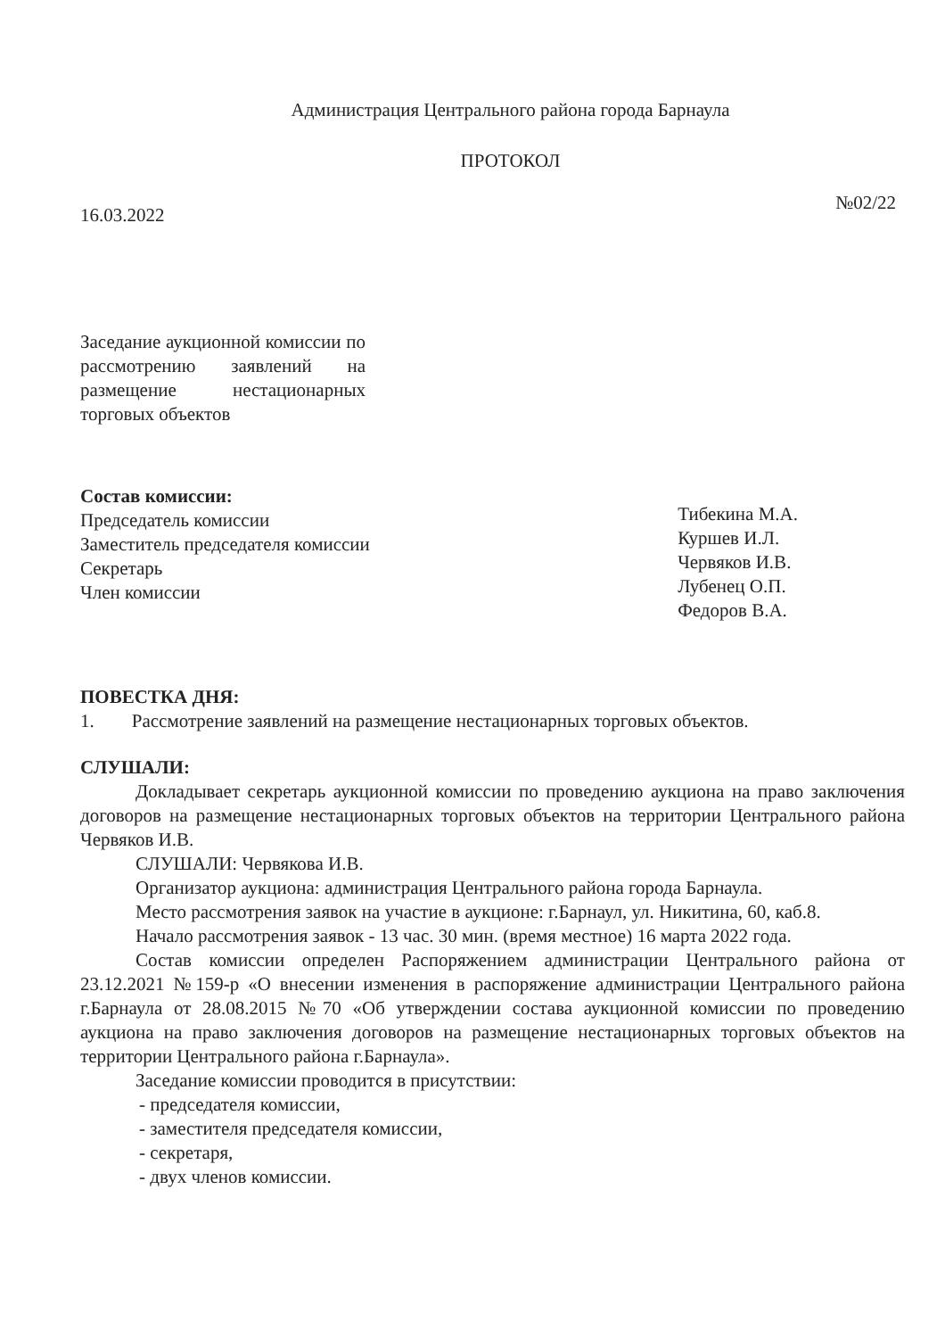Администрация Центрального района города Барнаула
ПРОТОКОЛ
16.03.2022 №02/22
Заседание аукционной комиссии по рассмотрению заявлений на размещение нестационарных торговых объектов
Состав комиссии:
Председатель комиссии
Заместитель председателя комиссии
Секретарь
Член комиссии
Тибекина М.А.
Куршев И.Л.
Червяков И.В.
Лубенец О.П.
Федоров В.А.
ПОВЕСТКА ДНЯ:
1. Рассмотрение заявлений на размещение нестационарных торговых объектов.
СЛУШАЛИ:
Докладывает секретарь аукционной комиссии по проведению аукциона на право заключения договоров на размещение нестационарных торговых объектов на территории Центрального района Червяков И.В.
СЛУШАЛИ: Червякова И.В.
Организатор аукциона: администрация Центрального района города Барнаула.
Место рассмотрения заявок на участие в аукционе: г.Барнаул, ул. Никитина, 60, каб.8.
Начало рассмотрения заявок - 13 час. 30 мин. (время местное) 16 марта 2022 года.
Состав комиссии определен Распоряжением администрации Центрального района от 23.12.2021 №159-р «О внесении изменения в распоряжение администрации Центрального района г.Барнаула от 28.08.2015 №70 «Об утверждении состава аукционной комиссии по проведению аукциона на право заключения договоров на размещение нестационарных торговых объектов на территории Центрального района г.Барнаула».
Заседание комиссии проводится в присутствии:
- председателя комиссии,
- заместителя председателя комиссии,
- секретаря,
- двух членов комиссии.